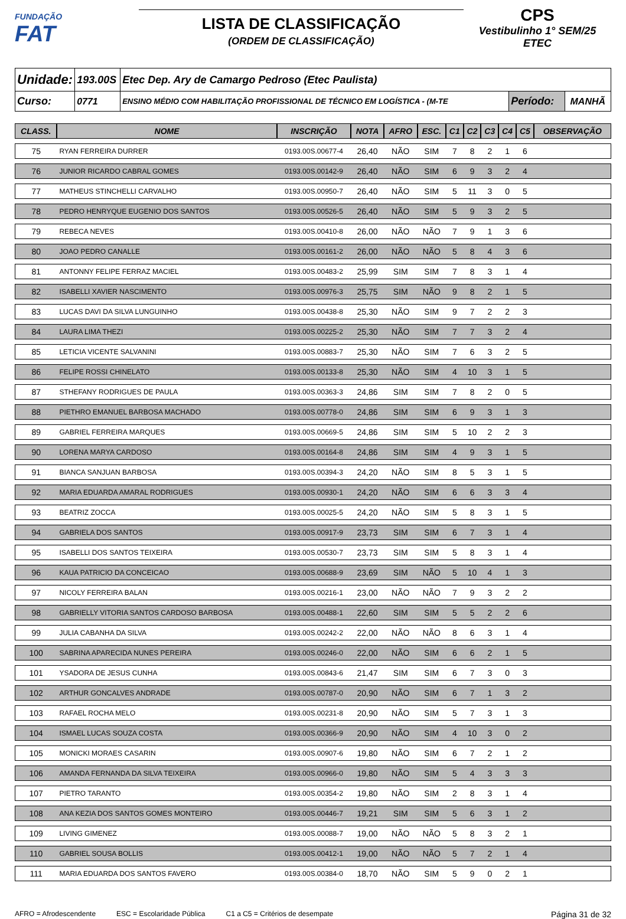FUNDAÇÃO
FAT
LISTA DE CLASSIFICAÇÃO
(ORDEM DE CLASSIFICAÇÃO)
CPS
Vestibulinho 1° SEM/25
ETEC
| Unidade: | 193.00S | Etec Dep. Ary de Camargo Pedroso (Etec Paulista) | | |
| Curso: | 0771 | ENSINO MÉDIO COM HABILITAÇÃO PROFISSIONAL DE TÉCNICO EM LOGÍSTICA - (M-TE | Período: | MANHÃ |
| CLASS. | NOME | INSCRIÇÃO | NOTA | AFRO | ESC. | C1 | C2 | C3 | C4 | C5 | OBSERVAÇÃO |
| --- | --- | --- | --- | --- | --- | --- | --- | --- | --- | --- | --- |
| 75 | RYAN FERREIRA DURRER | 0193.00S.00677-4 | 26,40 | NÃO | SIM | 7 | 8 | 2 | 1 | 6 | |
| 76 | JUNIOR RICARDO CABRAL GOMES | 0193.00S.00142-9 | 26,40 | NÃO | SIM | 6 | 9 | 3 | 2 | 4 | |
| 77 | MATHEUS STINCHELLI CARVALHO | 0193.00S.00950-7 | 26,40 | NÃO | SIM | 5 | 11 | 3 | 0 | 5 | |
| 78 | PEDRO HENRYQUE EUGENIO DOS SANTOS | 0193.00S.00526-5 | 26,40 | NÃO | SIM | 5 | 9 | 3 | 2 | 5 | |
| 79 | REBECA NEVES | 0193.00S.00410-8 | 26,00 | NÃO | NÃO | 7 | 9 | 1 | 3 | 6 | |
| 80 | JOAO PEDRO CANALLE | 0193.00S.00161-2 | 26,00 | NÃO | NÃO | 5 | 8 | 4 | 3 | 6 | |
| 81 | ANTONNY FELIPE FERRAZ MACIEL | 0193.00S.00483-2 | 25,99 | SIM | SIM | 7 | 8 | 3 | 1 | 4 | |
| 82 | ISABELLI XAVIER NASCIMENTO | 0193.00S.00976-3 | 25,75 | SIM | NÃO | 9 | 8 | 2 | 1 | 5 | |
| 83 | LUCAS DAVI DA SILVA LUNGUINHO | 0193.00S.00438-8 | 25,30 | NÃO | SIM | 9 | 7 | 2 | 2 | 3 | |
| 84 | LAURA LIMA THEZI | 0193.00S.00225-2 | 25,30 | NÃO | SIM | 7 | 7 | 3 | 2 | 4 | |
| 85 | LETICIA VICENTE SALVANINI | 0193.00S.00883-7 | 25,30 | NÃO | SIM | 7 | 6 | 3 | 2 | 5 | |
| 86 | FELIPE ROSSI CHINELATO | 0193.00S.00133-8 | 25,30 | NÃO | SIM | 4 | 10 | 3 | 1 | 5 | |
| 87 | STHEFANY RODRIGUES DE PAULA | 0193.00S.00363-3 | 24,86 | SIM | SIM | 7 | 8 | 2 | 0 | 5 | |
| 88 | PIETHRO EMANUEL BARBOSA MACHADO | 0193.00S.00778-0 | 24,86 | SIM | SIM | 6 | 9 | 3 | 1 | 3 | |
| 89 | GABRIEL FERREIRA MARQUES | 0193.00S.00669-5 | 24,86 | SIM | SIM | 5 | 10 | 2 | 2 | 3 | |
| 90 | LORENA MARYA CARDOSO | 0193.00S.00164-8 | 24,86 | SIM | SIM | 4 | 9 | 3 | 1 | 5 | |
| 91 | BIANCA SANJUAN BARBOSA | 0193.00S.00394-3 | 24,20 | NÃO | SIM | 8 | 5 | 3 | 1 | 5 | |
| 92 | MARIA EDUARDA AMARAL RODRIGUES | 0193.00S.00930-1 | 24,20 | NÃO | SIM | 6 | 6 | 3 | 3 | 4 | |
| 93 | BEATRIZ ZOCCA | 0193.00S.00025-5 | 24,20 | NÃO | SIM | 5 | 8 | 3 | 1 | 5 | |
| 94 | GABRIELA DOS SANTOS | 0193.00S.00917-9 | 23,73 | SIM | SIM | 6 | 7 | 3 | 1 | 4 | |
| 95 | ISABELLI DOS SANTOS TEIXEIRA | 0193.00S.00530-7 | 23,73 | SIM | SIM | 5 | 8 | 3 | 1 | 4 | |
| 96 | KAUA PATRICIO DA CONCEICAO | 0193.00S.00688-9 | 23,69 | SIM | NÃO | 5 | 10 | 4 | 1 | 3 | |
| 97 | NICOLY FERREIRA BALAN | 0193.00S.00216-1 | 23,00 | NÃO | NÃO | 7 | 9 | 3 | 2 | 2 | |
| 98 | GABRIELLY VITORIA SANTOS CARDOSO BARBOSA | 0193.00S.00488-1 | 22,60 | SIM | SIM | 5 | 5 | 2 | 2 | 6 | |
| 99 | JULIA CABANHA DA SILVA | 0193.00S.00242-2 | 22,00 | NÃO | NÃO | 8 | 6 | 3 | 1 | 4 | |
| 100 | SABRINA APARECIDA NUNES PEREIRA | 0193.00S.00246-0 | 22,00 | NÃO | SIM | 6 | 6 | 2 | 1 | 5 | |
| 101 | YSADORA DE JESUS CUNHA | 0193.00S.00843-6 | 21,47 | SIM | SIM | 6 | 7 | 3 | 0 | 3 | |
| 102 | ARTHUR GONCALVES ANDRADE | 0193.00S.00787-0 | 20,90 | NÃO | SIM | 6 | 7 | 1 | 3 | 2 | |
| 103 | RAFAEL ROCHA MELO | 0193.00S.00231-8 | 20,90 | NÃO | SIM | 5 | 7 | 3 | 1 | 3 | |
| 104 | ISMAEL LUCAS SOUZA COSTA | 0193.00S.00366-9 | 20,90 | NÃO | SIM | 4 | 10 | 3 | 0 | 2 | |
| 105 | MONICKI MORAES CASARIN | 0193.00S.00907-6 | 19,80 | NÃO | SIM | 6 | 7 | 2 | 1 | 2 | |
| 106 | AMANDA FERNANDA DA SILVA TEIXEIRA | 0193.00S.00966-0 | 19,80 | NÃO | SIM | 5 | 4 | 3 | 3 | 3 | |
| 107 | PIETRO TARANTO | 0193.00S.00354-2 | 19,80 | NÃO | SIM | 2 | 8 | 3 | 1 | 4 | |
| 108 | ANA KEZIA DOS SANTOS GOMES MONTEIRO | 0193.00S.00446-7 | 19,21 | SIM | SIM | 5 | 6 | 3 | 1 | 2 | |
| 109 | LIVING GIMENEZ | 0193.00S.00088-7 | 19,00 | NÃO | NÃO | 5 | 8 | 3 | 2 | 1 | |
| 110 | GABRIEL SOUSA BOLLIS | 0193.00S.00412-1 | 19,00 | NÃO | NÃO | 5 | 7 | 2 | 1 | 4 | |
| 111 | MARIA EDUARDA DOS SANTOS FAVERO | 0193.00S.00384-0 | 18,70 | NÃO | SIM | 5 | 9 | 0 | 2 | 1 | |
AFRO = Afrodescendente ESC = Escolaridade Pública C1 a C5 = Critérios de desempate Página 31 de 32